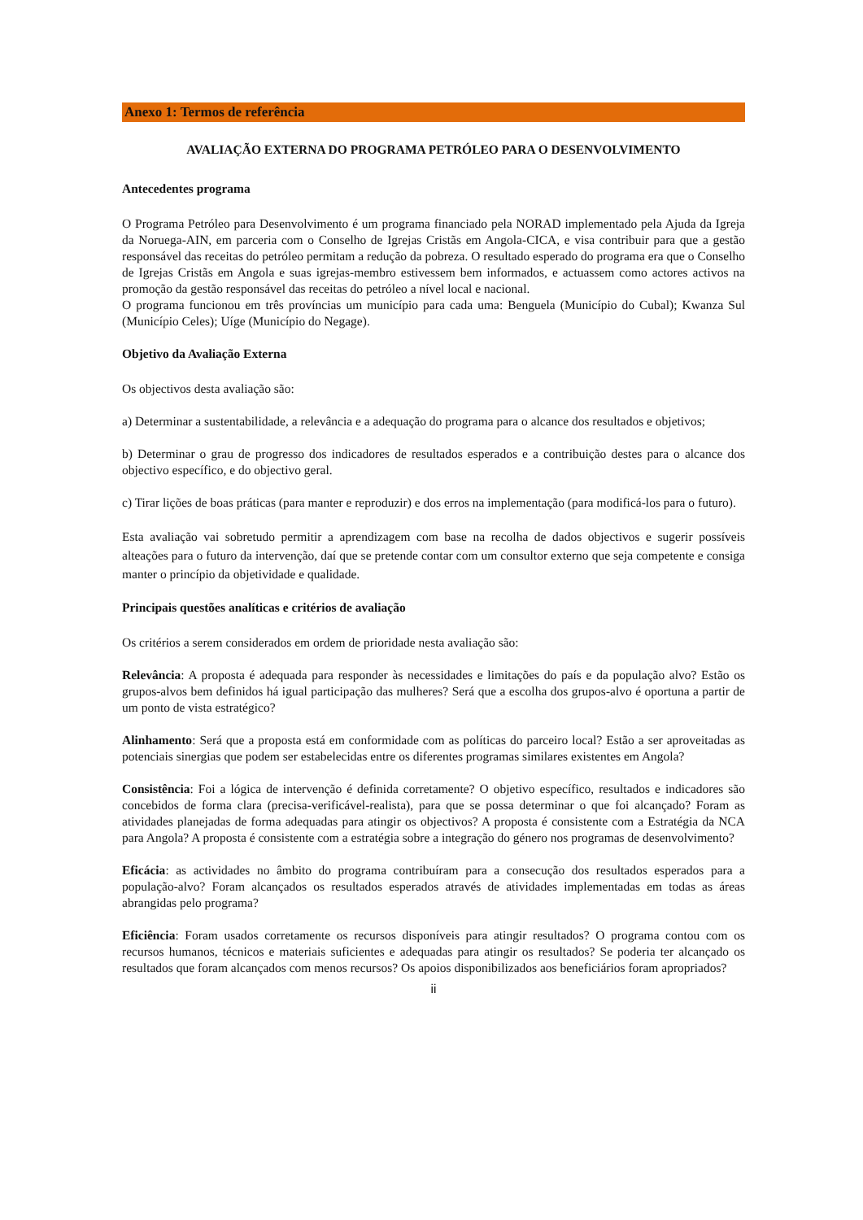Anexo 1: Termos de referência
AVALIAÇÃO EXTERNA DO PROGRAMA PETRÓLEO PARA O DESENVOLVIMENTO
Antecedentes programa
O Programa Petróleo para Desenvolvimento é um programa financiado pela NORAD implementado pela Ajuda da Igreja da Noruega-AIN, em parceria com o Conselho de Igrejas Cristãs em Angola-CICA, e visa contribuir para que a gestão responsável das receitas do petróleo permitam a redução da pobreza. O resultado esperado do programa era que o Conselho de Igrejas Cristãs em Angola e suas igrejas-membro estivessem bem informados, e actuassem como actores activos na promoção da gestão responsável das receitas do petróleo a nível local e nacional.
O programa funcionou em três províncias um município para cada uma: Benguela (Município do Cubal); Kwanza Sul (Município Celes); Uíge (Município do Negage).
Objetivo da Avaliação Externa
Os objectivos desta avaliação são:
a) Determinar a sustentabilidade, a relevância e a adequação do programa para o alcance dos resultados e objetivos;
b) Determinar o grau de progresso dos indicadores de resultados esperados e a contribuição destes para o alcance dos objectivo específico, e do objectivo geral.
c) Tirar lições de boas práticas (para manter e reproduzir) e dos erros na implementação (para modificá-los para o futuro).
Esta avaliação vai sobretudo permitir a aprendizagem com base na recolha de dados objectivos e sugerir possíveis alteações para o futuro da intervenção, daí que se pretende contar com um consultor externo que seja competente e consiga manter o princípio da objetividade e qualidade.
Principais questões analíticas e critérios de avaliação
Os critérios a serem considerados em ordem de prioridade nesta avaliação são:
Relevância: A proposta é adequada para responder às necessidades e limitações do país e da população alvo? Estão os grupos-alvos bem definidos há igual participação das mulheres? Será que a escolha dos grupos-alvo é oportuna a partir de um ponto de vista estratégico?
Alinhamento: Será que a proposta está em conformidade com as políticas do parceiro local? Estão a ser aproveitadas as potenciais sinergias que podem ser estabelecidas entre os diferentes programas similares existentes em Angola?
Consistência: Foi a lógica de intervenção é definida corretamente? O objetivo específico, resultados e indicadores são concebidos de forma clara (precisa-verificável-realista), para que se possa determinar o que foi alcançado? Foram as atividades planejadas de forma adequadas para atingir os objectivos? A proposta é consistente com a Estratégia da NCA para Angola? A proposta é consistente com a estratégia sobre a integração do género nos programas de desenvolvimento?
Eficácia: as actividades no âmbito do programa contribuíram para a consecução dos resultados esperados para a população-alvo? Foram alcançados os resultados esperados através de atividades implementadas em todas as áreas abrangidas pelo programa?
Eficiência: Foram usados corretamente os recursos disponíveis para atingir resultados? O programa contou com os recursos humanos, técnicos e materiais suficientes e adequadas para atingir os resultados? Se poderia ter alcançado os resultados que foram alcançados com menos recursos? Os apoios disponibilizados aos beneficiários foram apropriados?
ii